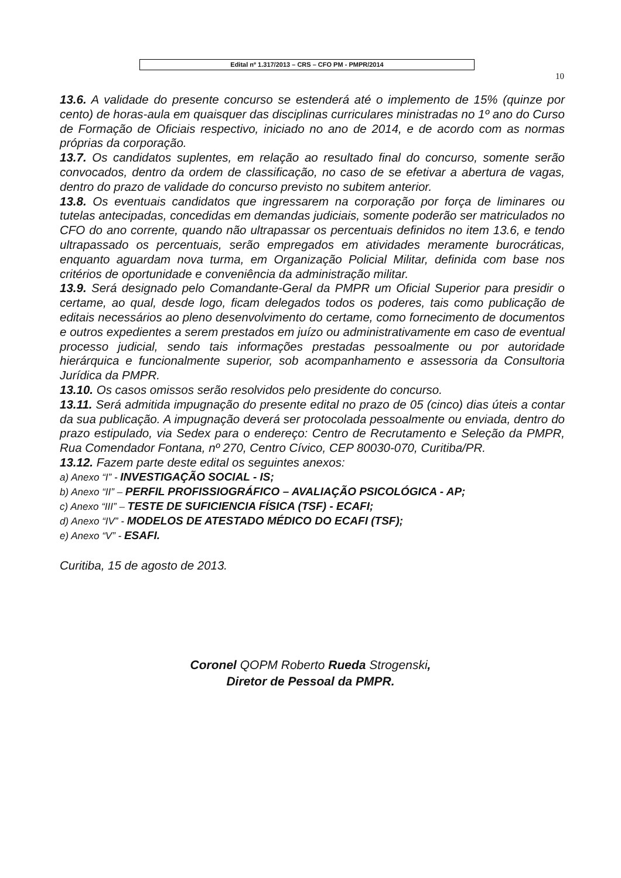Edital nº 1.317/2013 – CRS – CFO PM - PMPR/2014
10
13.6. A validade do presente concurso se estenderá até o implemento de 15% (quinze por cento) de horas-aula em quaisquer das disciplinas curriculares ministradas no 1º ano do Curso de Formação de Oficiais respectivo, iniciado no ano de 2014, e de acordo com as normas próprias da corporação.
13.7. Os candidatos suplentes, em relação ao resultado final do concurso, somente serão convocados, dentro da ordem de classificação, no caso de se efetivar a abertura de vagas, dentro do prazo de validade do concurso previsto no subitem anterior.
13.8. Os eventuais candidatos que ingressarem na corporação por força de liminares ou tutelas antecipadas, concedidas em demandas judiciais, somente poderão ser matriculados no CFO do ano corrente, quando não ultrapassar os percentuais definidos no item 13.6, e tendo ultrapassado os percentuais, serão empregados em atividades meramente burocráticas, enquanto aguardam nova turma, em Organização Policial Militar, definida com base nos critérios de oportunidade e conveniência da administração militar.
13.9. Será designado pelo Comandante-Geral da PMPR um Oficial Superior para presidir o certame, ao qual, desde logo, ficam delegados todos os poderes, tais como publicação de editais necessários ao pleno desenvolvimento do certame, como fornecimento de documentos e outros expedientes a serem prestados em juízo ou administrativamente em caso de eventual processo judicial, sendo tais informações prestadas pessoalmente ou por autoridade hierárquica e funcionalmente superior, sob acompanhamento e assessoria da Consultoria Jurídica da PMPR.
13.10. Os casos omissos serão resolvidos pelo presidente do concurso.
13.11. Será admitida impugnação do presente edital no prazo de 05 (cinco) dias úteis a contar da sua publicação. A impugnação deverá ser protocolada pessoalmente ou enviada, dentro do prazo estipulado, via Sedex para o endereço: Centro de Recrutamento e Seleção da PMPR, Rua Comendador Fontana, nº 270, Centro Cívico, CEP 80030-070, Curitiba/PR.
13.12. Fazem parte deste edital os seguintes anexos:
a) Anexo “I” - INVESTIGAÇÃO SOCIAL - IS;
b) Anexo “II” – PERFIL PROFISSIOGRÁFICO – AVALIAÇÃO PSICOLÓGICA - AP;
c) Anexo “III” – TESTE DE SUFICIENCIA FÍSICA (TSF) - ECAFI;
d) Anexo “IV” - MODELOS DE ATESTADO MÉDICO DO ECAFI (TSF);
e) Anexo “V” - ESAFI.
Curitiba, 15 de agosto de 2013.
Coronel QOPM Roberto Rueda Strogenski,
Diretor de Pessoal da PMPR.